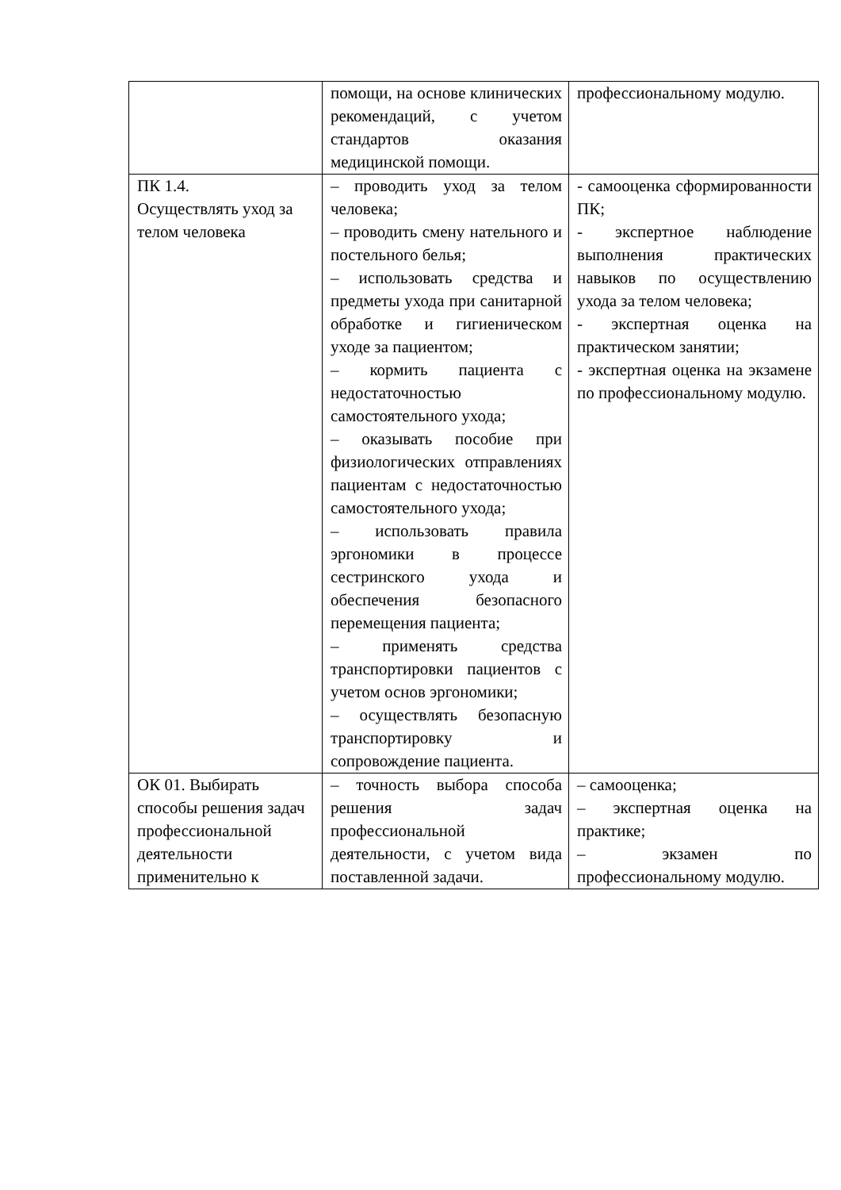| | помощи, на основе клинических рекомендаций, с учетом стандартов оказания медицинской помощи. | профессиональному модулю. |
| ПК 1.4. Осуществлять уход за телом человека | – проводить уход за телом человека; – проводить смену нательного и постельного белья; – использовать средства и предметы ухода при санитарной обработке и гигиеническом уходе за пациентом; – кормить пациента с недостаточностью самостоятельного ухода; – оказывать пособие при физиологических отправлениях пациентам с недостаточностью самостоятельного ухода; – использовать правила эргономики в процессе сестринского ухода и обеспечения безопасного перемещения пациента; – применять средства транспортировки пациентов с учетом основ эргономики; – осуществлять безопасную транспортировку и сопровождение пациента. | - самооценка сформированности ПК; - экспертное наблюдение выполнения практических навыков по осуществлению ухода за телом человека; - экспертная оценка на практическом занятии; - экспертная оценка на экзамене по профессиональному модулю. |
| ОК 01. Выбирать способы решения задач профессиональной деятельности применительно к | – точность выбора способа решения задач профессиональной деятельности, с учетом вида поставленной задачи. | – самооценка; – экспертная оценка на практике; – экзамен по профессиональному модулю. |